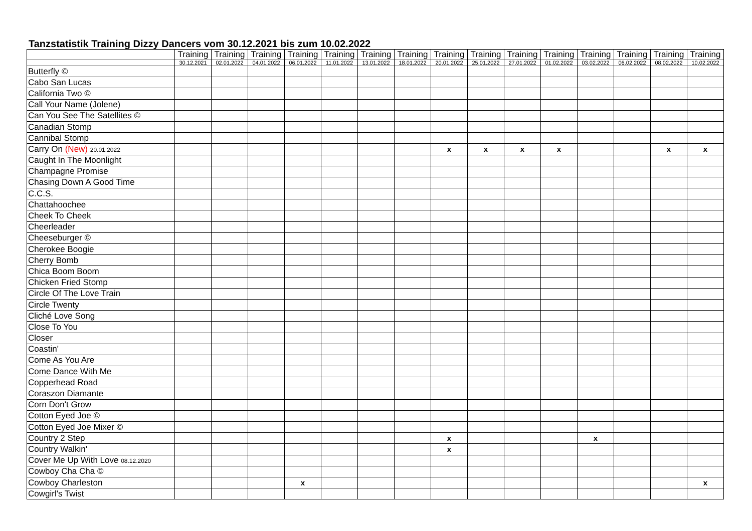Tanzstatistik Training Dizzy Dancers vom 30.12.2021 bis zum 10.02.2022
| | Training | Training | Training | Training | Training | Training | Training | Training | Training | Training | Training | Training | Training | Training | Training |
| --- | --- | --- | --- | --- | --- | --- | --- | --- | --- | --- | --- | --- | --- | --- | --- |
| | 30.12.2021 | 02.01.2022 | 04.01.2022 | 06.01.2022 | 11.01.2022 | 13.01.2022 | 18.01.2022 | 20.01.2022 | 25.01.2022 | 27.01.2022 | 01.02.2022 | 03.02.2022 | 06.02.2022 | 08.02.2022 | 10.02.2022 |
| Butterfly © | | | | | | | | | | | | | | | |
| Cabo San Lucas | | | | | | | | | | | | | | | |
| California Two © | | | | | | | | | | | | | | | |
| Call Your Name (Jolene) | | | | | | | | | | | | | | | |
| Can You See The Satellites © | | | | | | | | | | | | | | | |
| Canadian Stomp | | | | | | | | | | | | | | | |
| Cannibal Stomp | | | | | | | | | | | | | | | |
| Carry On (New) 20.01.2022 | | | | | | | | x | x | x | x | | | x | x |
| Caught In The Moonlight | | | | | | | | | | | | | | | |
| Champagne Promise | | | | | | | | | | | | | | | |
| Chasing Down A Good Time | | | | | | | | | | | | | | | |
| C.C.S. | | | | | | | | | | | | | | | |
| Chattahoochee | | | | | | | | | | | | | | | |
| Cheek To Cheek | | | | | | | | | | | | | | | |
| Cheerleader | | | | | | | | | | | | | | | |
| Cheeseburger © | | | | | | | | | | | | | | | |
| Cherokee Boogie | | | | | | | | | | | | | | | |
| Cherry Bomb | | | | | | | | | | | | | | | |
| Chica Boom Boom | | | | | | | | | | | | | | | |
| Chicken Fried Stomp | | | | | | | | | | | | | | | |
| Circle Of The Love Train | | | | | | | | | | | | | | | |
| Circle Twenty | | | | | | | | | | | | | | | |
| Cliché Love Song | | | | | | | | | | | | | | | |
| Close To You | | | | | | | | | | | | | | | |
| Closer | | | | | | | | | | | | | | | |
| Coastin' | | | | | | | | | | | | | | | |
| Come As You Are | | | | | | | | | | | | | | | |
| Come Dance With Me | | | | | | | | | | | | | | | |
| Copperhead Road | | | | | | | | | | | | | | | |
| Coraszon Diamante | | | | | | | | | | | | | | | |
| Corn Don't Grow | | | | | | | | | | | | | | | |
| Cotton Eyed Joe © | | | | | | | | | | | | | | | |
| Cotton Eyed Joe Mixer © | | | | | | | | | | | | | | | |
| Country 2 Step | | | | | | | | x | | | | x | | | |
| Country Walkin' | | | | | | | | x | | | | | | | |
| Cover Me Up With Love 08.12.2020 | | | | | | | | | | | | | | | |
| Cowboy Cha Cha © | | | | | | | | | | | | | | | |
| Cowboy Charleston | | | | x | | | | | | | | | | | x |
| Cowgirl's Twist | | | | | | | | | | | | | | | |